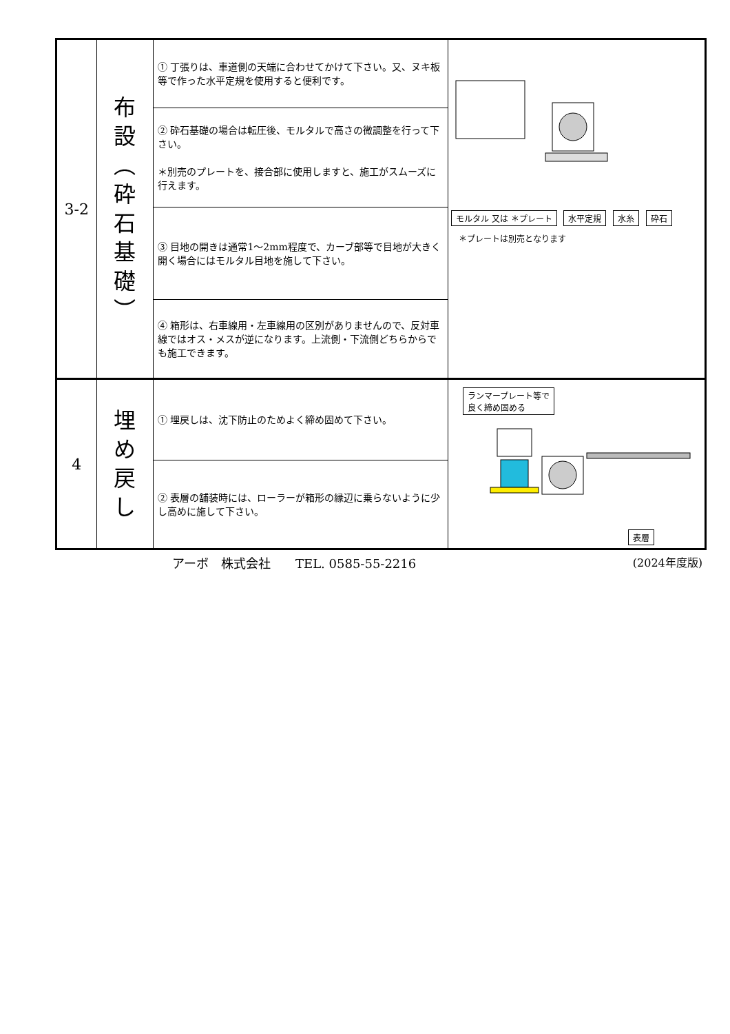| 3-2 | 布 設 ︵ 砕 石 基 礎 ︶ | ① 丁張りは、車道側の天端に合わせてかけて下さい。又、ヌキ板等で作った水平定規を使用すると便利です。 | モルタル 又は ＊プレート 水平定規 水糸 砕石 ＊プレートは別売となります |
| | | ② 砕石基礎の場合は転圧後、モルタルで高さの微調整を行って下さい。 ＊別売のプレートを、接合部に使用しますと、施工がスムーズに行えます。 | |
| | | ③ 目地の開きは通常1～2mm程度で、カーブ部等で目地が大きく開く場合にはモルタル目地を施して下さい。 | |
| | | ④ 箱形は、右車線用・左車線用の区別がありませんので、反対車線ではオス・メスが逆になります。上流側・下流側どちらからでも施工できます。 | |
| 4 | 埋 め 戻 し | ① 埋戻しは、沈下防止のためよく締め固めて下さい。 | ランマープレート等で 良く締め固める 表層 |
| | | ② 表層の舗装時には、ローラーが箱形の縁辺に乗らないように少し高めに施して下さい。 | |
アーボ　株式会社　　TEL. 0585-55-2216
(2024年度版)